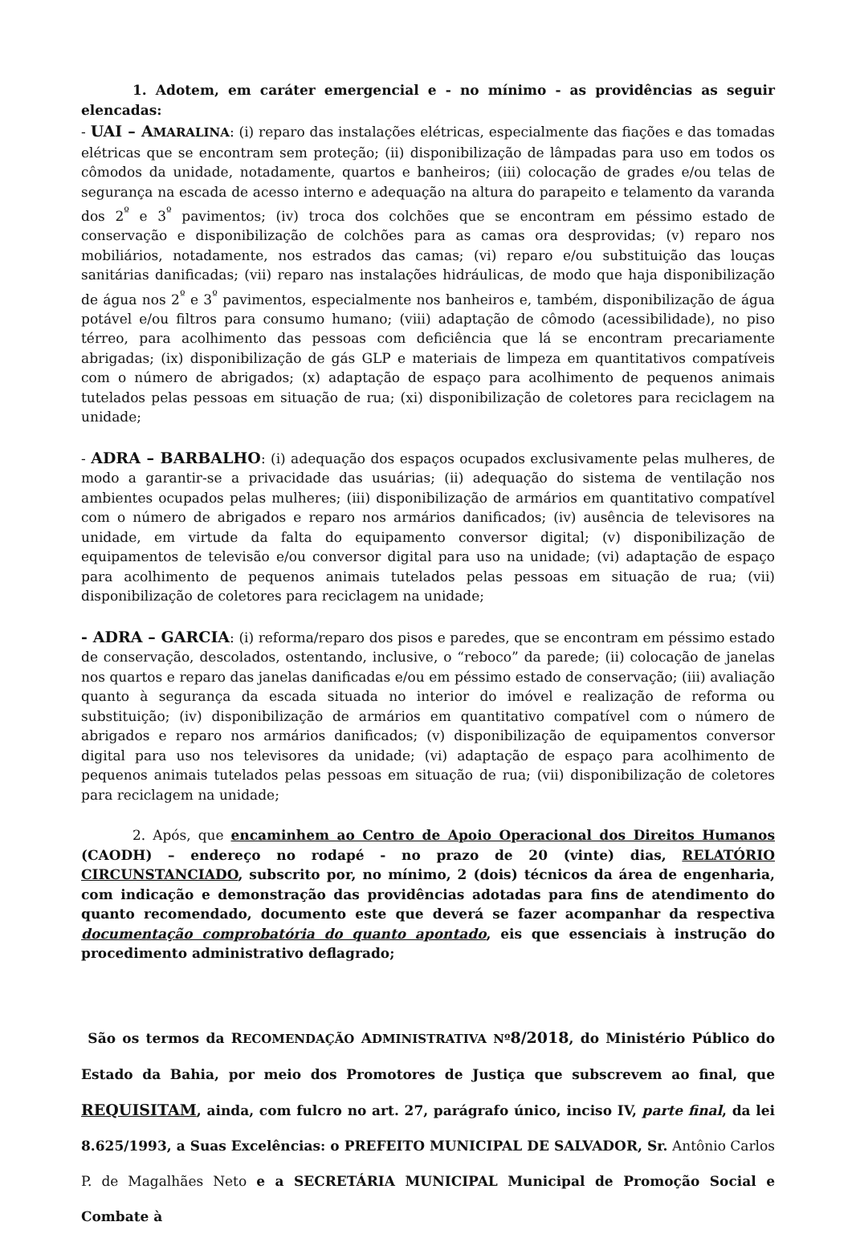1. Adotem, em caráter emergencial e - no mínimo - as providências as seguir elencadas:
- UAI – AMARALINA: (i) reparo das instalações elétricas, especialmente das fiações e das tomadas elétricas que se encontram sem proteção; (ii) disponibilização de lâmpadas para uso em todos os cômodos da unidade, notadamente, quartos e banheiros; (iii) colocação de grades e/ou telas de segurança na escada de acesso interno e adequação na altura do parapeito e telamento da varanda dos 2<sup>º</sup> e 3<sup>º</sup> pavimentos; (iv) troca dos colchões que se encontram em péssimo estado de conservação e disponibilização de colchões para as camas ora desprovidas; (v) reparo nos mobiliários, notadamente, nos estrados das camas; (vi) reparo e/ou substituição das louças sanitárias danificadas; (vii) reparo nas instalações hidráulicas, de modo que haja disponibilização de água nos 2<sup>º</sup> e 3<sup>º</sup> pavimentos, especialmente nos banheiros e, também, disponibilização de água potável e/ou filtros para consumo humano; (viii) adaptação de cômodo (acessibilidade), no piso térreo, para acolhimento das pessoas com deficiência que lá se encontram precariamente abrigadas; (ix) disponibilização de gás GLP e materiais de limpeza em quantitativos compatíveis com o número de abrigados; (x) adaptação de espaço para acolhimento de pequenos animais tutelados pelas pessoas em situação de rua; (xi) disponibilização de coletores para reciclagem na unidade;
- ADRA – BARBALHO: (i) adequação dos espaços ocupados exclusivamente pelas mulheres, de modo a garantir-se a privacidade das usuárias; (ii) adequação do sistema de ventilação nos ambientes ocupados pelas mulheres; (iii) disponibilização de armários em quantitativo compatível com o número de abrigados e reparo nos armários danificados; (iv) ausência de televisores na unidade, em virtude da falta do equipamento conversor digital; (v) disponibilização de equipamentos de televisão e/ou conversor digital para uso na unidade; (vi) adaptação de espaço para acolhimento de pequenos animais tutelados pelas pessoas em situação de rua; (vii) disponibilização de coletores para reciclagem na unidade;
- ADRA – GARCIA: (i) reforma/reparo dos pisos e paredes, que se encontram em péssimo estado de conservação, descolados, ostentando, inclusive, o “reboco” da parede; (ii) colocação de janelas nos quartos e reparo das janelas danificadas e/ou em péssimo estado de conservação; (iii) avaliação quanto à segurança da escada situada no interior do imóvel e realização de reforma ou substituição; (iv) disponibilização de armários em quantitativo compatível com o número de abrigados e reparo nos armários danificados; (v) disponibilização de equipamentos conversor digital para uso nos televisores da unidade; (vi) adaptação de espaço para acolhimento de pequenos animais tutelados pelas pessoas em situação de rua; (vii) disponibilização de coletores para reciclagem na unidade;
2. Após, que encaminhem ao Centro de Apoio Operacional dos Direitos Humanos (CAODH) – endereço no rodapé - no prazo de 20 (vinte) dias, RELATÓRIO CIRCUNSTANCIADO, subscrito por, no mínimo, 2 (dois) técnicos da área de engenharia, com indicação e demonstração das providências adotadas para fins de atendimento do quanto recomendado, documento este que deverá se fazer acompanhar da respectiva documentação comprobatória do quanto apontado, eis que essenciais à instrução do procedimento administrativo deflagrado;
São os termos da RECOMENDAÇÃO ADMINISTRATIVA Nº 8/2018, do Ministério Público do Estado da Bahia, por meio dos Promotores de Justiça que subscrevem ao final, que REQUISITAM, ainda, com fulcro no art. 27, parágrafo único, inciso IV, parte final, da lei 8.625/1993, a Suas Excelências: o PREFEITO MUNICIPAL DE SALVADOR, Sr. Antônio Carlos P. de Magalhães Neto e a SECRETÁRIA MUNICIPAL Municipal de Promoção Social e Combate à